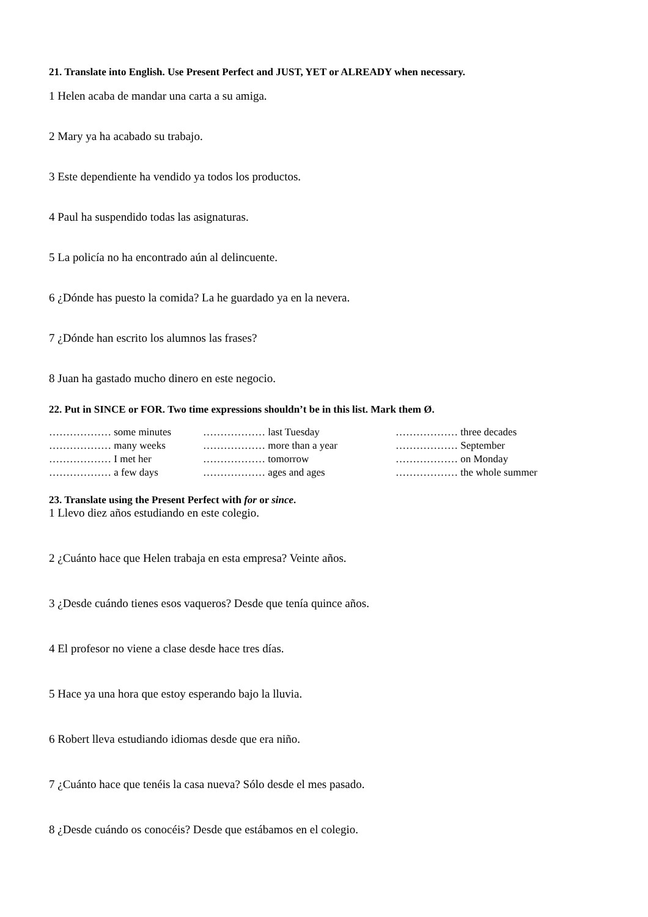21. Translate into English. Use Present Perfect and JUST, YET or ALREADY when necessary.
1 Helen acaba de mandar una carta a su amiga.
2 Mary ya ha acabado su trabajo.
3 Este dependiente ha vendido ya todos los productos.
4 Paul ha suspendido todas las asignaturas.
5 La policía no ha encontrado aún al delincuente.
6 ¿Dónde has puesto la comida? La he guardado ya en la nevera.
7 ¿Dónde han escrito los alumnos las frases?
8 Juan ha gastado mucho dinero en este negocio.
22. Put in SINCE or FOR. Two time expressions shouldn’t be in this list. Mark them Ø.
| ……………… some minutes | ……………… last Tuesday | ……………… three decades |
| ……………… many weeks | ……………… more than a year | ……………… September |
| ……………… I met her | ……………… tomorrow | ……………… on Monday |
| ……………… a few days | ……………… ages and ages | ……………… the whole summer |
23. Translate using the Present Perfect with for or since.
1 Llevo diez años estudiando en este colegio.
2 ¿Cuánto hace que Helen trabaja en esta empresa? Veinte años.
3 ¿Desde cuándo tienes esos vaqueros? Desde que tenía quince años.
4 El profesor no viene a clase desde hace tres días.
5 Hace ya una hora que estoy esperando bajo la lluvia.
6 Robert lleva estudiando idiomas desde que era niño.
7 ¿Cuánto hace que tenéis la casa nueva? Sólo desde el mes pasado.
8 ¿Desde cuándo os conocéis? Desde que estábamos en el colegio.